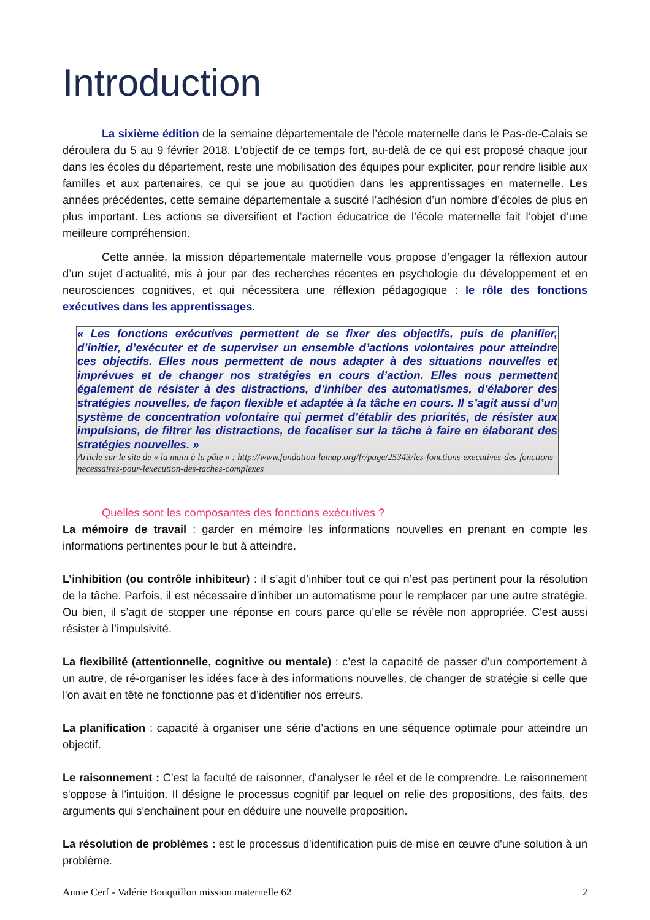Introduction
La sixième édition de la semaine départementale de l’école maternelle dans le Pas-de-Calais se déroulera du 5 au 9 février 2018. L’objectif de ce temps fort, au-delà de ce qui est proposé chaque jour dans les écoles du département, reste une mobilisation des équipes pour expliciter, pour rendre lisible aux familles et aux partenaires, ce qui se joue au quotidien dans les apprentissages en maternelle. Les années précédentes, cette semaine départementale a suscité l’adhésion d’un nombre d’écoles de plus en plus important. Les actions se diversifient et l’action éducatrice de l’école maternelle fait l’objet d’une meilleure compréhension.
Cette année, la mission départementale maternelle vous propose d’engager la réflexion autour d’un sujet d’actualité, mis à jour par des recherches récentes en psychologie du développement et en neurosciences cognitives, et qui nécessitera une réflexion pédagogique : le rôle des fonctions exécutives dans les apprentissages.
« Les fonctions exécutives permettent de se fixer des objectifs, puis de planifier, d’initier, d’exécuter et de superviser un ensemble d’actions volontaires pour atteindre ces objectifs. Elles nous permettent de nous adapter à des situations nouvelles et imprévues et de changer nos stratégies en cours d’action. Elles nous permettent également de résister à des distractions, d’inhiber des automatismes, d’élaborer des stratégies nouvelles, de façon flexible et adaptée à la tâche en cours. Il s’agit aussi d’un système de concentration volontaire qui permet d’établir des priorités, de résister aux impulsions, de filtrer les distractions, de focaliser sur la tâche à faire en élaborant des stratégies nouvelles. »
Article sur le site de « la main à la pâte » : http://www.fondation-lamap.org/fr/page/25343/les-fonctions-executives-des-fonctions-necessaires-pour-lexecution-des-taches-complexes
Quelles sont les composantes des fonctions exécutives ?
La mémoire de travail : garder en mémoire les informations nouvelles en prenant en compte les informations pertinentes pour le but à atteindre.
L’inhibition (ou contrôle inhibiteur) : il s’agit d’inhiber tout ce qui n’est pas pertinent pour la résolution de la tâche. Parfois, il est nécessaire d’inhiber un automatisme pour le remplacer par une autre stratégie. Ou bien, il s’agit de stopper une réponse en cours parce qu’elle se révèle non appropriée. C'est aussi résister à l’impulsivité.
La flexibilité (attentionnelle, cognitive ou mentale) : c’est la capacité de passer d’un comportement à un autre, de ré-organiser les idées face à des informations nouvelles, de changer de stratégie si celle que l'on avait en tête ne fonctionne pas et d’identifier nos erreurs.
La planification : capacité à organiser une série d’actions en une séquence optimale pour atteindre un objectif.
Le raisonnement : C'est la faculté de raisonner, d'analyser le réel et de le comprendre. Le raisonnement s'oppose à l'intuition. Il désigne le processus cognitif par lequel on relie des propositions, des faits, des arguments qui s'enchaînent pour en déduire une nouvelle proposition.
La résolution de problèmes : est le processus d'identification puis de mise en œuvre d'une solution à un problème.
Annie Cerf - Valérie Bouquillon mission maternelle 62 2